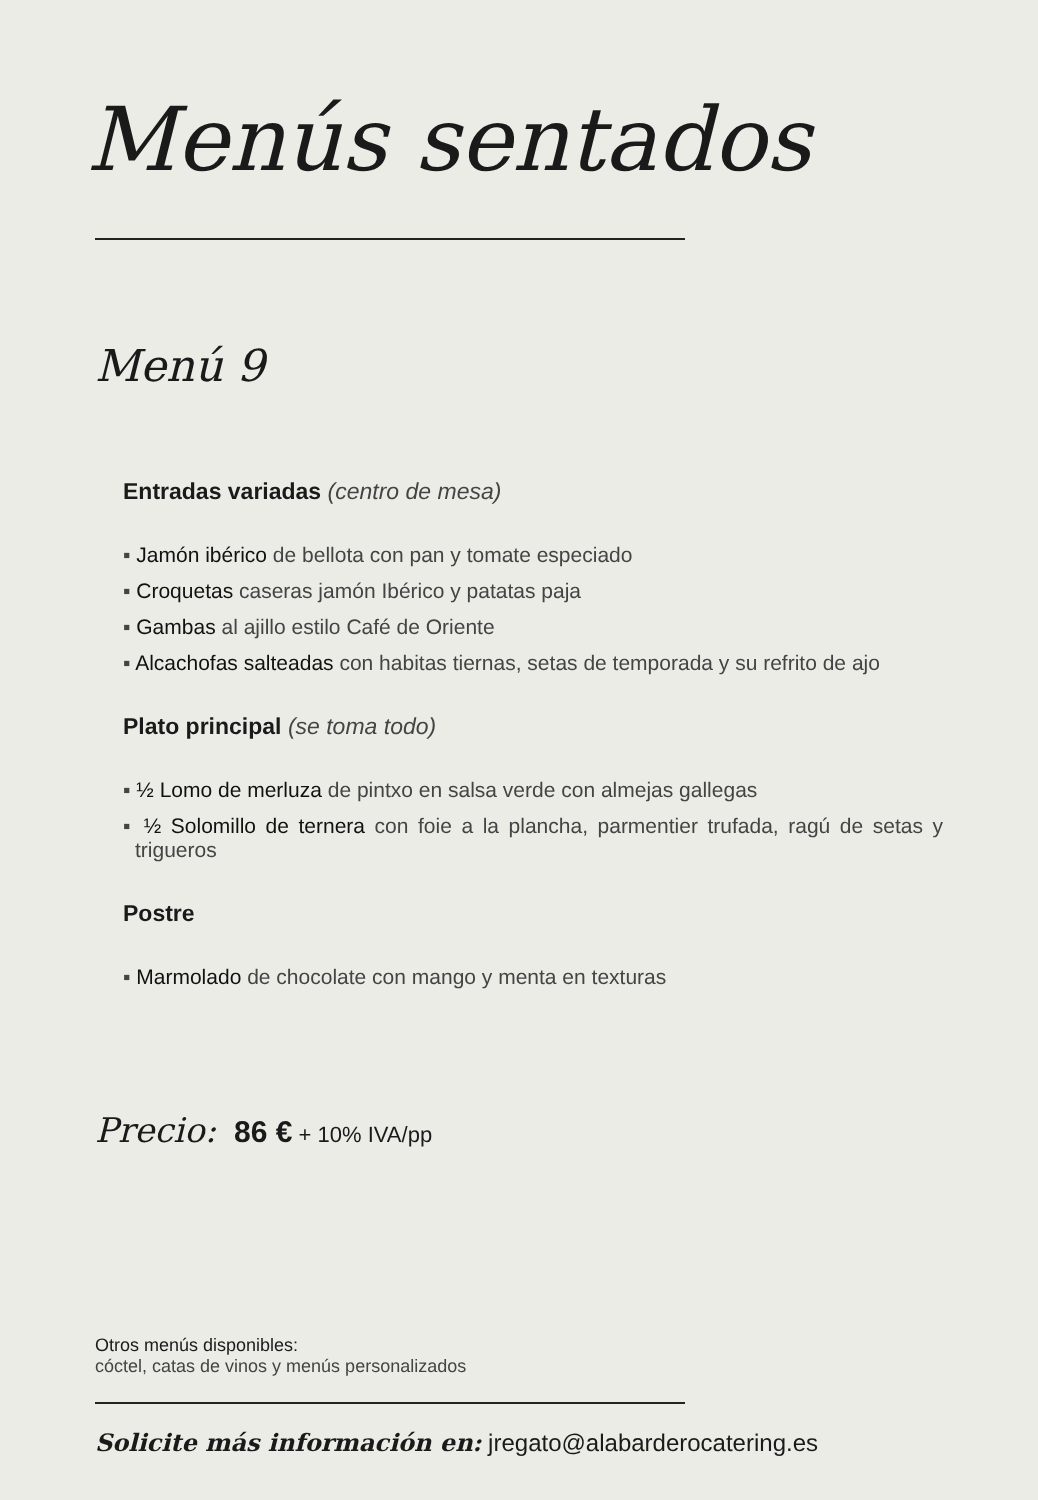Menús sentados
Menú 9
Entradas variadas (centro de mesa)
▪ Jamón ibérico de bellota con pan y tomate especiado
▪ Croquetas caseras jamón Ibérico y patatas paja
▪ Gambas al ajillo estilo Café de Oriente
▪ Alcachofas salteadas con habitas tiernas, setas de temporada y su refrito de ajo
Plato principal (se toma todo)
▪ ½ Lomo de merluza de pintxo en salsa verde con almejas gallegas
▪ ½ Solomillo de ternera con foie a la plancha, parmentier trufada, ragú de setas y trigueros
Postre
▪ Marmolado de chocolate con mango y menta en texturas
Precio: 86 € + 10% IVA/pp
Otros menús disponibles:
cóctel, catas de vinos y menús personalizados
Solicite más información en: jregato@alabarderocatering.es